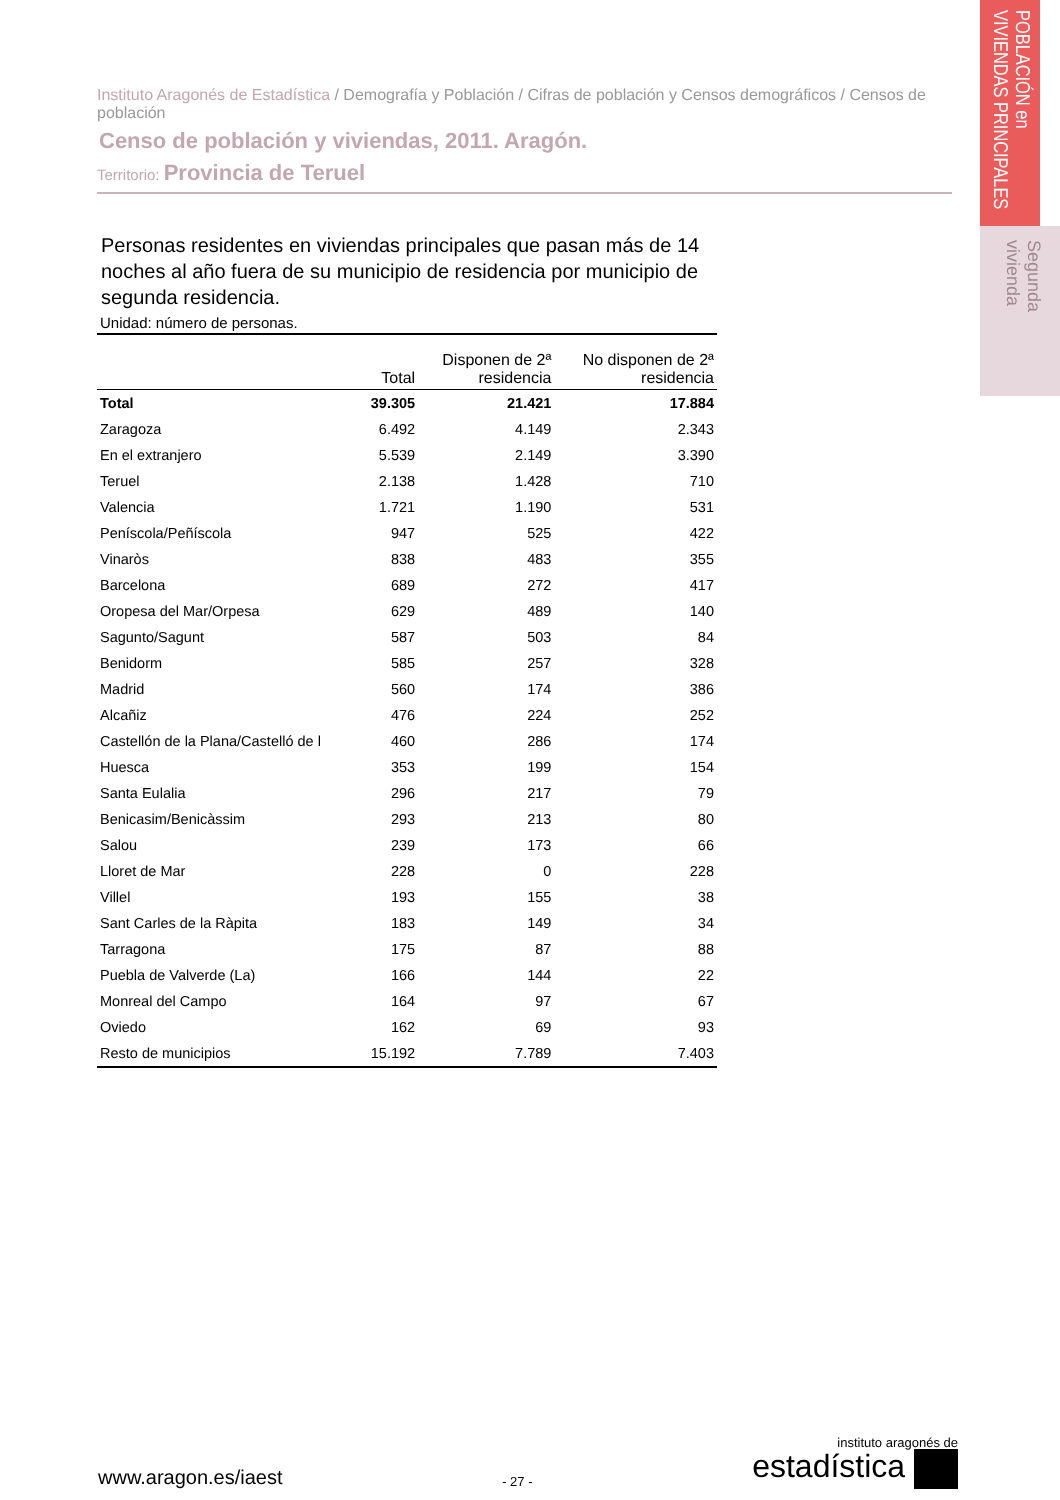POBLACIÓN en VIVIENDAS PRINCIPALES
Segunda vivienda
Instituto Aragonés de Estadística / Demografía y Población / Cifras de población y Censos demográficos / Censos de población
Censo de población y viviendas, 2011. Aragón.
Territorio: Provincia de Teruel
Personas residentes en viviendas principales que pasan más de 14 noches al año fuera de su municipio de residencia por municipio de segunda residencia.
Unidad: número de personas.
| | Total | Disponen de 2ª residencia | No disponen de 2ª residencia |
| --- | --- | --- | --- |
| Total | 39.305 | 21.421 | 17.884 |
| Zaragoza | 6.492 | 4.149 | 2.343 |
| En el extranjero | 5.539 | 2.149 | 3.390 |
| Teruel | 2.138 | 1.428 | 710 |
| Valencia | 1.721 | 1.190 | 531 |
| Peníscola/Peñíscola | 947 | 525 | 422 |
| Vinaròs | 838 | 483 | 355 |
| Barcelona | 689 | 272 | 417 |
| Oropesa del Mar/Orpesa | 629 | 489 | 140 |
| Sagunto/Sagunt | 587 | 503 | 84 |
| Benidorm | 585 | 257 | 328 |
| Madrid | 560 | 174 | 386 |
| Alcañiz | 476 | 224 | 252 |
| Castellón de la Plana/Castelló de l | 460 | 286 | 174 |
| Huesca | 353 | 199 | 154 |
| Santa Eulalia | 296 | 217 | 79 |
| Benicasim/Benicàssim | 293 | 213 | 80 |
| Salou | 239 | 173 | 66 |
| Lloret de Mar | 228 | 0 | 228 |
| Villel | 193 | 155 | 38 |
| Sant Carles de la Ràpita | 183 | 149 | 34 |
| Tarragona | 175 | 87 | 88 |
| Puebla de Valverde (La) | 166 | 144 | 22 |
| Monreal del Campo | 164 | 97 | 67 |
| Oviedo | 162 | 69 | 93 |
| Resto de municipios | 15.192 | 7.789 | 7.403 |
www.aragon.es/iaest
- 27 -
instituto aragonés de
estadística